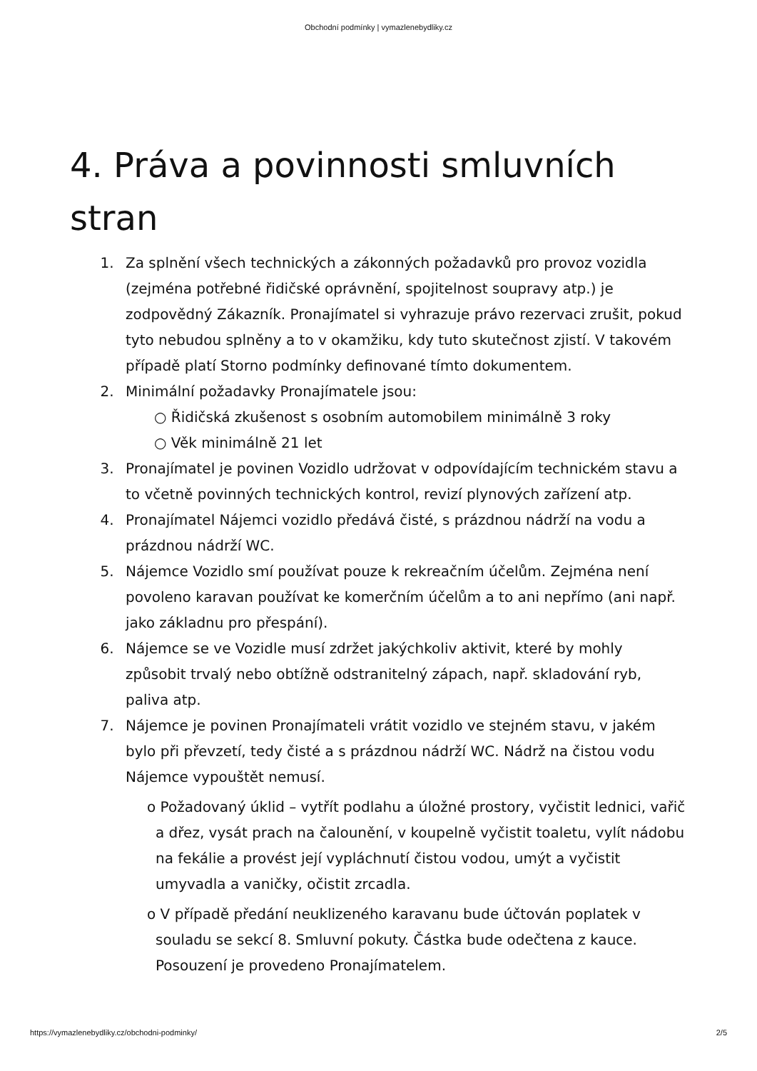Obchodní podmínky | vymazlenebydliky.cz
4. Práva a povinnosti smluvních stran
1. Za splnění všech technických a zákonných požadavků pro provoz vozidla (zejména potřebné řidičské oprávnění, spojitelnost soupravy atp.) je zodpovědný Zákazník. Pronajímatel si vyhrazuje právo rezervaci zrušit, pokud tyto nebudou splněny a to v okamžiku, kdy tuto skutečnost zjistí. V takovém případě platí Storno podmínky definované tímto dokumentem.
2. Minimální požadavky Pronajímatele jsou:
○ Řidičská zkušenost s osobním automobilem minimálně 3 roky
○ Věk minimálně 21 let
3. Pronajímatel je povinen Vozidlo udržovat v odpovídajícím technickém stavu a to včetně povinných technických kontrol, revizí plynových zařízení atp.
4. Pronajímatel Nájemci vozidlo předává čisté, s prázdnou nádrží na vodu a prázdnou nádrží WC.
5. Nájemce Vozidlo smí používat pouze k rekreačním účelům. Zejména není povoleno karavan používat ke komerčním účelům a to ani nepřímo (ani např. jako základnu pro přespání).
6. Nájemce se ve Vozidle musí zdržet jakýchkoliv aktivit, které by mohly způsobit trvalý nebo obtížně odstranitelný zápach, např. skladování ryb, paliva atp.
7. Nájemce je povinen Pronajímateli vrátit vozidlo ve stejném stavu, v jakém bylo při převzetí, tedy čisté a s prázdnou nádrží WC. Nádrž na čistou vodu Nájemce vypouštět nemusí.
o Požadovaný úklid – vytřít podlahu a úložné prostory, vyčistit lednici, vařič a dřez, vysát prach na čalounění, v koupelně vyčistit toaletu, vylít nádobu na fekálie a provést její vypláchnutí čistou vodou, umýt a vyčistit umyvadla a vaničky, očistit zrcadla.
o V případě předání neuklizeného karavanu bude účtován poplatek v souladu se sekcí 8. Smluvní pokuty. Částka bude odečtena z kauce. Posouzení je provedeno Pronajímatelem.
https://vymazlenebydliky.cz/obchodni-podminky/ 2/5